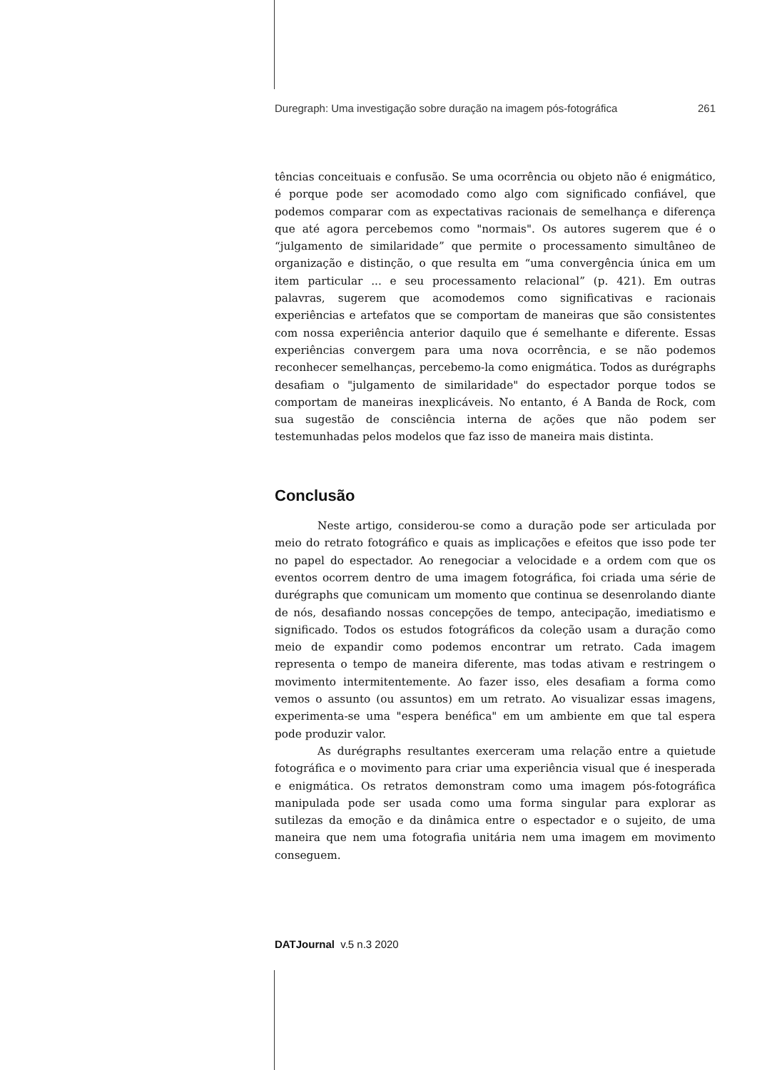Duregraph: Uma investigação sobre duração na imagem pós-fotográfica 261
tências conceituais e confusão. Se uma ocorrência ou objeto não é enigmático, é porque pode ser acomodado como algo com significado confiável, que podemos comparar com as expectativas racionais de semelhança e diferença que até agora percebemos como "normais". Os autores sugerem que é o “julgamento de similaridade” que permite o processamento simultâneo de organização e distinção, o que resulta em “uma convergência única em um item particular ... e seu processamento relacional” (p. 421). Em outras palavras, sugerem que acomodemos como significativas e racionais experiências e artefatos que se comportam de maneiras que são consistentes com nossa experiência anterior daquilo que é semelhante e diferente. Essas experiências convergem para uma nova ocorrência, e se não podemos reconhecer semelhanças, percebemo-la como enigmática. Todos as durégraphs desafiam o "julgamento de similaridade" do espectador porque todos se comportam de maneiras inexplicáveis. No entanto, é A Banda de Rock, com sua sugestão de consciência interna de ações que não podem ser testemunhadas pelos modelos que faz isso de maneira mais distinta.
Conclusão
Neste artigo, considerou-se como a duração pode ser articulada por meio do retrato fotográfico e quais as implicações e efeitos que isso pode ter no papel do espectador. Ao renegociar a velocidade e a ordem com que os eventos ocorrem dentro de uma imagem fotográfica, foi criada uma série de durégraphs que comunicam um momento que continua se desenrolando diante de nós, desafiando nossas concepções de tempo, antecipação, imediatismo e significado. Todos os estudos fotográficos da coleção usam a duração como meio de expandir como podemos encontrar um retrato. Cada imagem representa o tempo de maneira diferente, mas todas ativam e restringem o movimento intermitentemente. Ao fazer isso, eles desafiam a forma como vemos o assunto (ou assuntos) em um retrato. Ao visualizar essas imagens, experimenta-se uma "espera benéfica" em um ambiente em que tal espera pode produzir valor.
As durégraphs resultantes exerceram uma relação entre a quietude fotográfica e o movimento para criar uma experiência visual que é inesperada e enigmática. Os retratos demonstram como uma imagem pós-fotográfica manipulada pode ser usada como uma forma singular para explorar as sutilezas da emoção e da dinâmica entre o espectador e o sujeito, de uma maneira que nem uma fotografia unitária nem uma imagem em movimento conseguem.
DATJournal v.5 n.3 2020